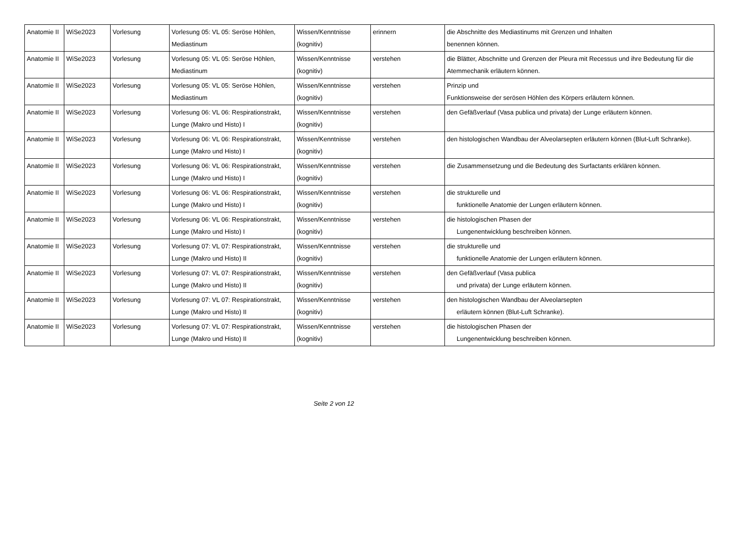| Anatomie II | WiSe2023 | Vorlesung | Vorlesung 05: VL 05: Seröse Höhlen, Mediastinum | Wissen/Kenntnisse (kognitiv) | erinnern | die Abschnitte des Mediastinums mit Grenzen und Inhalten benennen können. |
| Anatomie II | WiSe2023 | Vorlesung | Vorlesung 05: VL 05: Seröse Höhlen, Mediastinum | Wissen/Kenntnisse (kognitiv) | verstehen | die Blätter, Abschnitte und Grenzen der Pleura mit Recessus und ihre Bedeutung für die Atemmechanik erläutern können. |
| Anatomie II | WiSe2023 | Vorlesung | Vorlesung 05: VL 05: Seröse Höhlen, Mediastinum | Wissen/Kenntnisse (kognitiv) | verstehen | Prinzip und Funktionsweise der serösen Höhlen des Körpers erläutern können. |
| Anatomie II | WiSe2023 | Vorlesung | Vorlesung 06: VL 06: Respirationstrakt, Lunge (Makro und Histo) I | Wissen/Kenntnisse (kognitiv) | verstehen | den Gefäßverlauf (Vasa publica und privata) der Lunge erläutern können. |
| Anatomie II | WiSe2023 | Vorlesung | Vorlesung 06: VL 06: Respirationstrakt, Lunge (Makro und Histo) I | Wissen/Kenntnisse (kognitiv) | verstehen | den histologischen Wandbau der Alveolarsepten erläutern können (Blut-Luft Schranke). |
| Anatomie II | WiSe2023 | Vorlesung | Vorlesung 06: VL 06: Respirationstrakt, Lunge (Makro und Histo) I | Wissen/Kenntnisse (kognitiv) | verstehen | die Zusammensetzung und die Bedeutung des Surfactants erklären können. |
| Anatomie II | WiSe2023 | Vorlesung | Vorlesung 06: VL 06: Respirationstrakt, Lunge (Makro und Histo) I | Wissen/Kenntnisse (kognitiv) | verstehen | die strukturelle und funktionelle Anatomie der Lungen erläutern können. |
| Anatomie II | WiSe2023 | Vorlesung | Vorlesung 06: VL 06: Respirationstrakt, Lunge (Makro und Histo) I | Wissen/Kenntnisse (kognitiv) | verstehen | die histologischen Phasen der Lungenentwicklung beschreiben können. |
| Anatomie II | WiSe2023 | Vorlesung | Vorlesung 07: VL 07: Respirationstrakt, Lunge (Makro und Histo) II | Wissen/Kenntnisse (kognitiv) | verstehen | die strukturelle und funktionelle Anatomie der Lungen erläutern können. |
| Anatomie II | WiSe2023 | Vorlesung | Vorlesung 07: VL 07: Respirationstrakt, Lunge (Makro und Histo) II | Wissen/Kenntnisse (kognitiv) | verstehen | den Gefäßverlauf (Vasa publica und privata) der Lunge erläutern können. |
| Anatomie II | WiSe2023 | Vorlesung | Vorlesung 07: VL 07: Respirationstrakt, Lunge (Makro und Histo) II | Wissen/Kenntnisse (kognitiv) | verstehen | den histologischen Wandbau der Alveolarsepten erläutern können (Blut-Luft Schranke). |
| Anatomie II | WiSe2023 | Vorlesung | Vorlesung 07: VL 07: Respirationstrakt, Lunge (Makro und Histo) II | Wissen/Kenntnisse (kognitiv) | verstehen | die histologischen Phasen der Lungenentwicklung beschreiben können. |
Seite 2 von 12